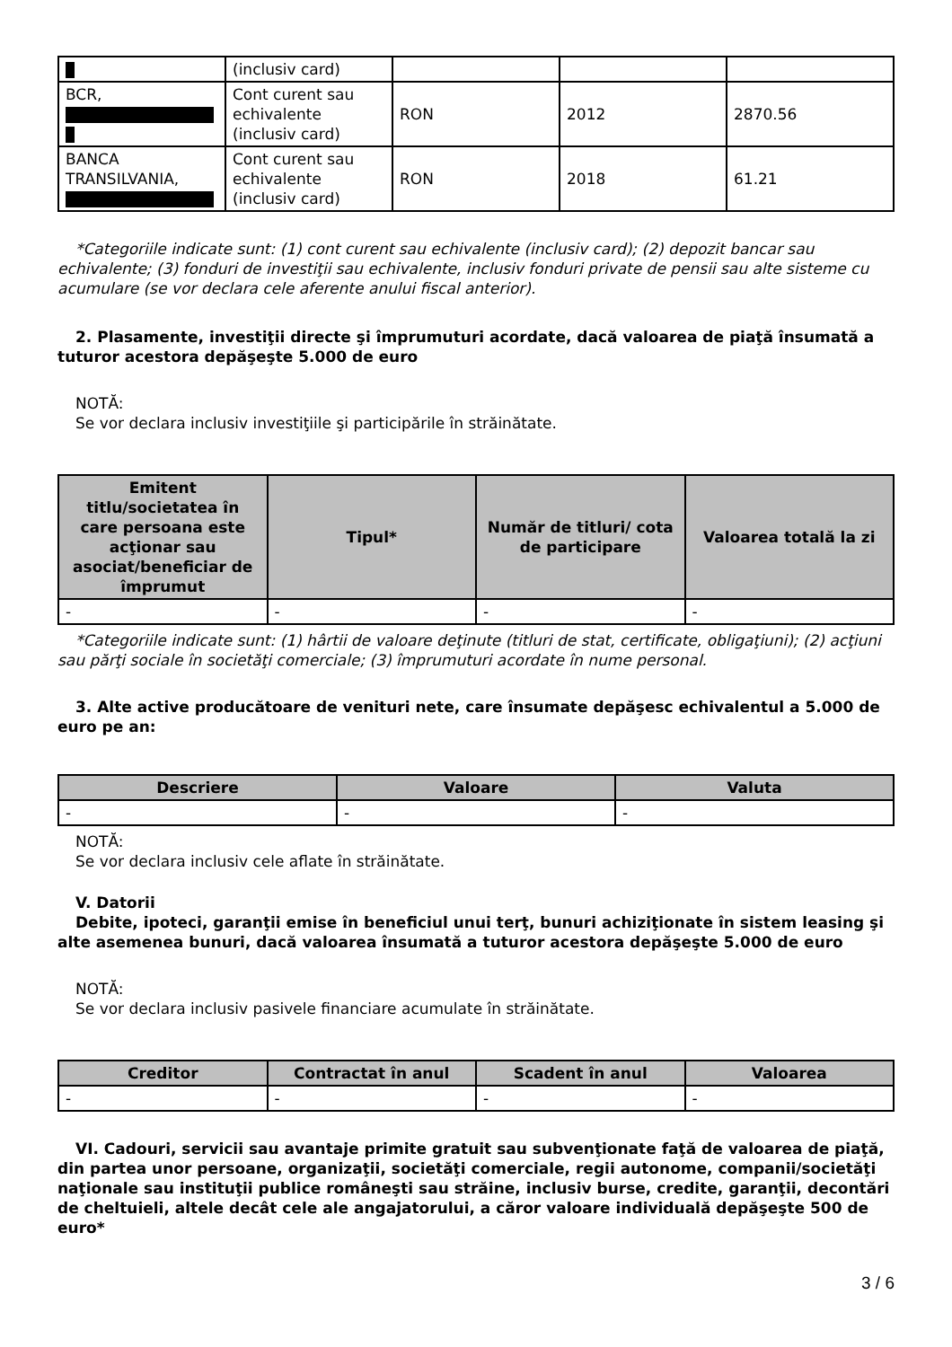| | (inclusiv card) | | | |
| BCR, | Cont curent sau echivalente (inclusiv card) | RON | 2012 | 2870.56 |
| BANCA TRANSILVANIA, | Cont curent sau echivalente (inclusiv card) | RON | 2018 | 61.21 |
*Categoriile indicate sunt: (1) cont curent sau echivalente (inclusiv card); (2) depozit bancar sau echivalente; (3) fonduri de investiţii sau echivalente, inclusiv fonduri private de pensii sau alte sisteme cu acumulare (se vor declara cele aferente anului fiscal anterior).
2. Plasamente, investiţii directe şi împrumuturi acordate, dacă valoarea de piaţă însumată a tuturor acestora depăşeşte 5.000 de euro
NOTĂ:
Se vor declara inclusiv investiţiile şi participările în străinătate.
| Emitent titlu/societatea în care persoana este acţionar sau asociat/beneficiar de împrumut | Tipul* | Număr de titluri/ cota de participare | Valoarea totală la zi |
| --- | --- | --- | --- |
| - | - | - | - |
*Categoriile indicate sunt: (1) hârtii de valoare deţinute (titluri de stat, certificate, obligaţiuni); (2) acţiuni sau părţi sociale în societăţi comerciale; (3) împrumuturi acordate în nume personal.
3. Alte active producătoare de venituri nete, care însumate depăşesc echivalentul a 5.000 de euro pe an:
| Descriere | Valoare | Valuta |
| --- | --- | --- |
| - | - | - |
NOTĂ:
Se vor declara inclusiv cele aflate în străinătate.
V. Datorii
Debite, ipoteci, garanţii emise în beneficiul unui terţ, bunuri achiziţionate în sistem leasing şi alte asemenea bunuri, dacă valoarea însumată a tuturor acestora depăşeşte 5.000 de euro
NOTĂ:
Se vor declara inclusiv pasivele financiare acumulate în străinătate.
| Creditor | Contractat în anul | Scadent în anul | Valoarea |
| --- | --- | --- | --- |
| - | - | - | - |
VI. Cadouri, servicii sau avantaje primite gratuit sau subvenţionate faţă de valoarea de piaţă, din partea unor persoane, organizaţii, societăţi comerciale, regii autonome, companii/societăţi naţionale sau instituţii publice româneşti sau străine, inclusiv burse, credite, garanţii, decontări de cheltuieli, altele decât cele ale angajatorului, a căror valoare individuală depăşeşte 500 de euro*
3 / 6